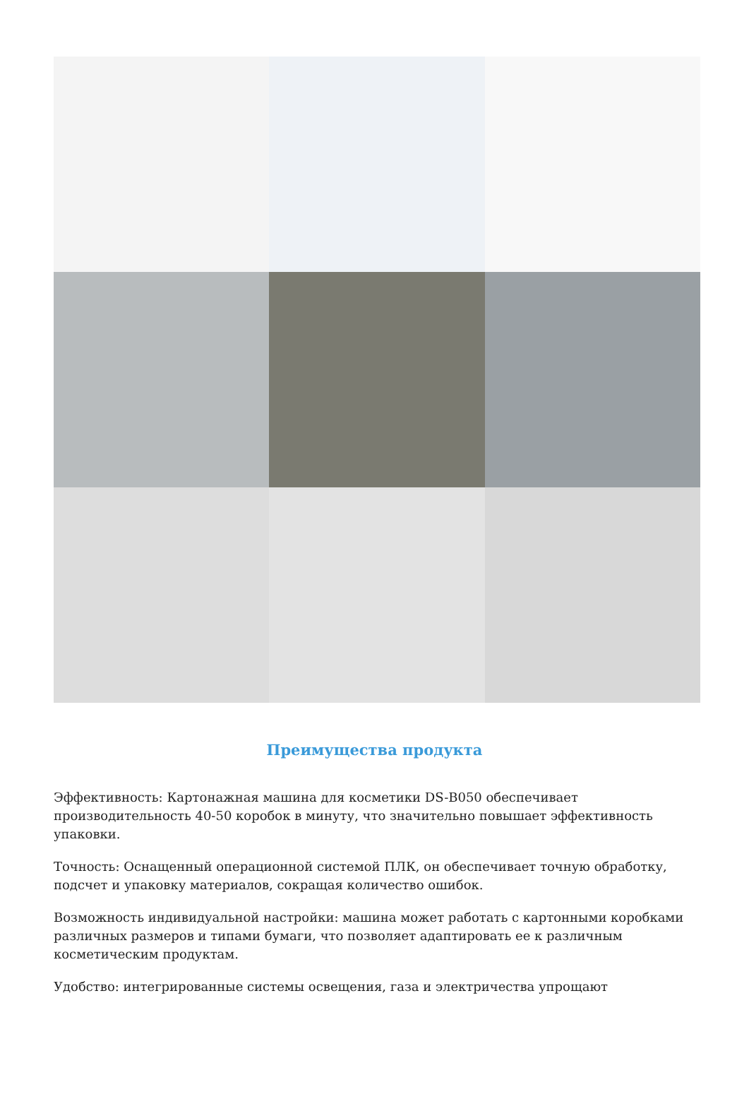Преимущества продукта
Эффективность: Картонажная машина для косметики DS-B050 обеспечивает производительность 40-50 коробок в минуту, что значительно повышает эффективность упаковки.
Точность: Оснащенный операционной системой ПЛК, он обеспечивает точную обработку, подсчет и упаковку материалов, сокращая количество ошибок.
Возможность индивидуальной настройки: машина может работать с картонными коробками различных размеров и типами бумаги, что позволяет адаптировать ее к различным косметическим продуктам.
Удобство: интегрированные системы освещения, газа и электричества упрощают